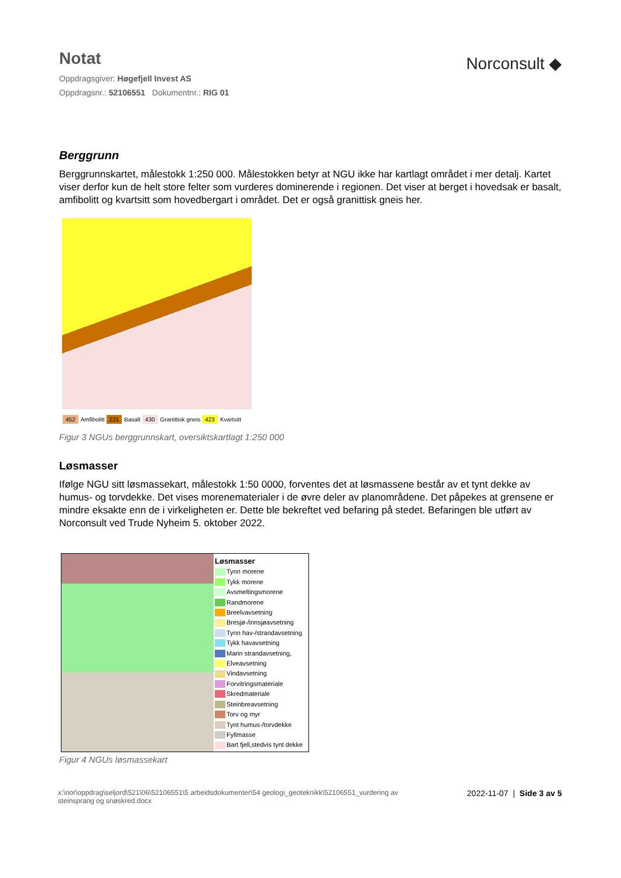Notat
Oppdragsgiver: Høgefjell Invest AS
Oppdragsnr.: 52106551 Dokumentnr.: RIG 01
Norconsult ◆
Berggrunn
Berggrunnskartet, målestokk 1:250 000. Målestokken betyr at NGU ikke har kartlagt området i mer detalj. Kartet viser derfor kun de helt store felter som vurderes dominerende i regionen. Det viser at berget i hovedsak er basalt, amfibolitt og kvartsitt som hovedbergart i området. Det er også granittisk gneis her.
452 Amfibolitt 221 Basalt 430 Granittisk gneis 423 Kvartsitt
Figur 3 NGUs berggrunnskart, oversiktskartlagt 1:250 000
Løsmasser
Ifølge NGU sitt løsmassekart, målestokk 1:50 0000, forventes det at løsmassene består av et tynt dekke av humus- og torvdekke. Det vises morenematerialer i de øvre deler av planområdene. Det påpekes at grensene er mindre eksakte enn de i virkeligheten er. Dette ble bekreftet ved befaring på stedet. Befaringen ble utført av Norconsult ved Trude Nyheim 5. oktober 2022.
Løsmasser
Tynn morene
Tykk morene
Avsmeltingsmorene
Randmorene
Breelvavsetning
Bresjø-/innsjøavsetning
Tynn hav-/strandavsetning
Tykk havavsetning
Marin strandavsetning,
Elveavsetning
Vindavsetning
Forvitringsmateriale
Skredmateriale
Steinbreavsetning
Torv og myr
Tynt humus-/torvdekke
Fyllmasse
Bart fjell,stedvis tynt dekke
Figur 4 NGUs løsmassekart
x:\nor\oppdrag\seljord\521\06\52106551\5 arbeidsdokumenter\54 geologi_geoteknikk\52106551_vurdering av
steinsprang og snøskred.docx
2022-11-07 | Side 3 av 5